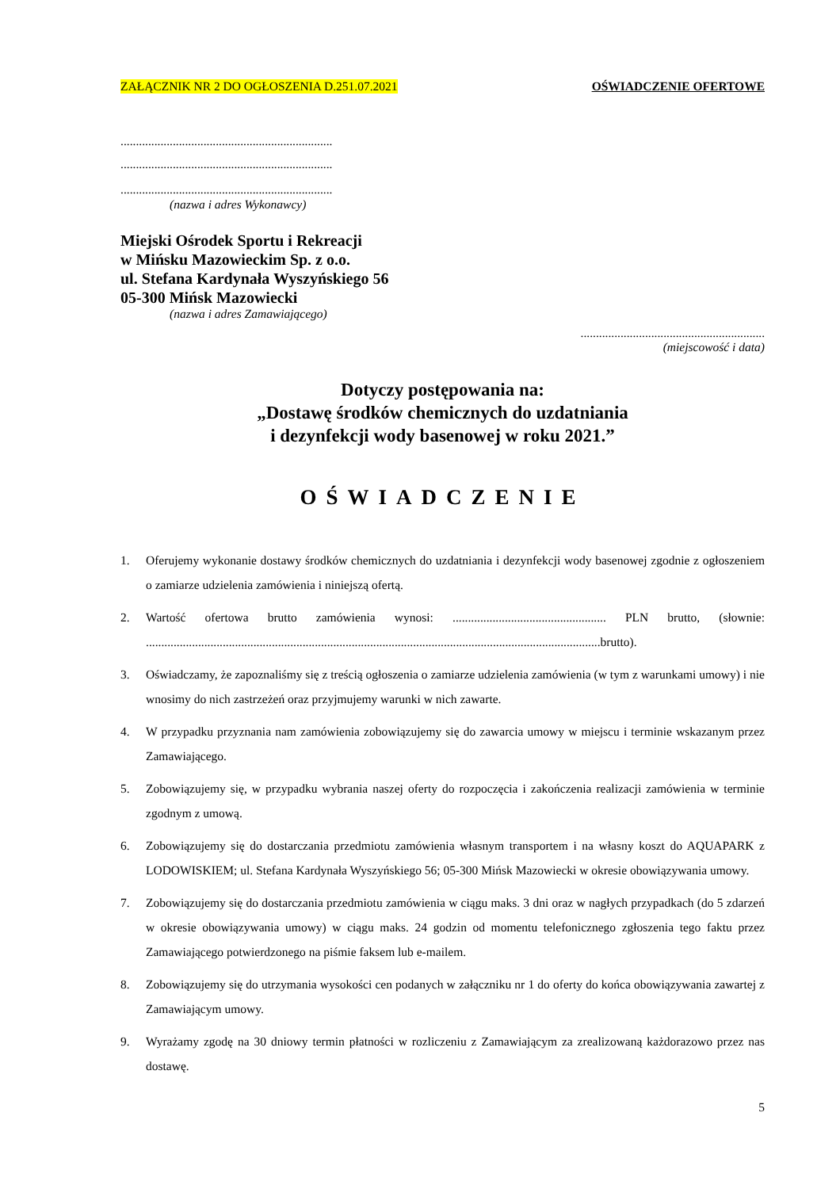ZAŁĄCZNIK NR 2 DO OGŁOSZENIA D.251.07.2021 OŚWIADCZENIE OFERTOWE
.....................................................................
.....................................................................
.....................................................................
(nazwa i adres Wykonawcy)
Miejski Ośrodek Sportu i Rekreacji
w Mińsku Mazowieckim Sp. z o.o.
ul. Stefana Kardynała Wyszyńskiego 56
05-300 Mińsk Mazowiecki
(nazwa i adres Zamawiającego)
............................................................
(miejscowość i data)
Dotyczy postępowania na:
„Dostawę środków chemicznych do uzdatniania
i dezynfekcji wody basenowej w roku 2021.”
OŚWIADCZENIE
1. Oferujemy wykonanie dostawy środków chemicznych do uzdatniania i dezynfekcji wody basenowej zgodnie z ogłoszeniem o zamiarze udzielenia zamówienia i niniejszą ofertą.
2. Wartość ofertowa brutto zamówienia wynosi: .................................................. PLN brutto, (słownie: ....................................................................................................................................................brutto).
3. Oświadczamy, że zapoznaliśmy się z treścią ogłoszenia o zamiarze udzielenia zamówienia (w tym z warunkami umowy) i nie wnosimy do nich zastrzeżeń oraz przyjmujemy warunki w nich zawarte.
4. W przypadku przyznania nam zamówienia zobowiązujemy się do zawarcia umowy w miejscu i terminie wskazanym przez Zamawiającego.
5. Zobowiązujemy się, w przypadku wybrania naszej oferty do rozpoczęcia i zakończenia realizacji zamówienia w terminie zgodnym z umową.
6. Zobowiązujemy się do dostarczania przedmiotu zamówienia własnym transportem i na własny koszt do AQUAPARK z LODOWISKIEM; ul. Stefana Kardynała Wyszyńskiego 56; 05-300 Mińsk Mazowiecki w okresie obowiązywania umowy.
7. Zobowiązujemy się do dostarczania przedmiotu zamówienia w ciągu maks. 3 dni oraz w nagłych przypadkach (do 5 zdarzeń w okresie obowiązywania umowy) w ciągu maks. 24 godzin od momentu telefonicznego zgłoszenia tego faktu przez Zamawiającego potwierdzonego na piśmie faksem lub e-mailem.
8. Zobowiązujemy się do utrzymania wysokości cen podanych w załączniku nr 1 do oferty do końca obowiązywania zawartej z Zamawiającym umowy.
9. Wyrażamy zgodę na 30 dniowy termin płatności w rozliczeniu z Zamawiającym za zrealizowaną każdorazowo przez nas dostawę.
5